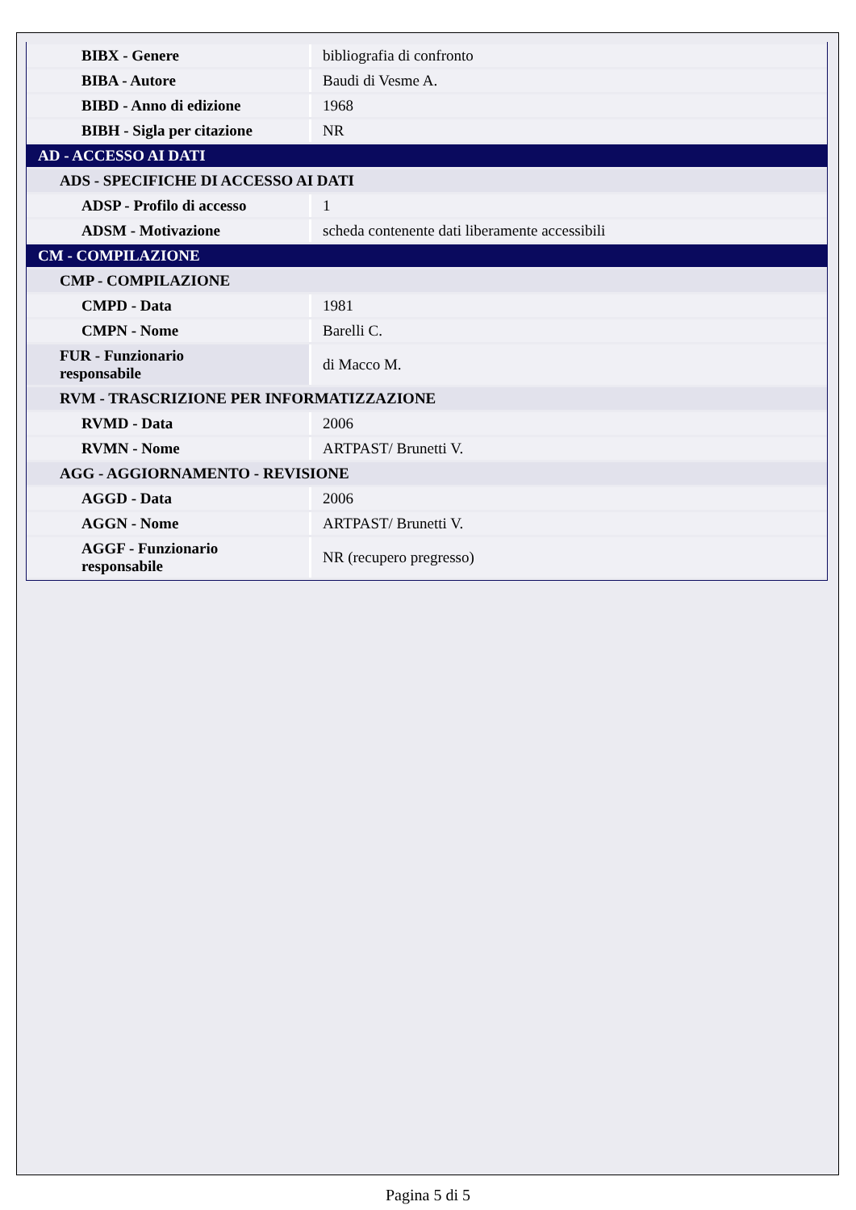| BIBX - Genere | bibliografia di confronto |
| BIBA - Autore | Baudi di Vesme A. |
| BIBD - Anno di edizione | 1968 |
| BIBH - Sigla per citazione | NR |
| AD - ACCESSO AI DATI | |
| ADS - SPECIFICHE DI ACCESSO AI DATI | |
| ADSP - Profilo di accesso | 1 |
| ADSM - Motivazione | scheda contenente dati liberamente accessibili |
| CM - COMPILAZIONE | |
| CMP - COMPILAZIONE | |
| CMPD - Data | 1981 |
| CMPN - Nome | Barelli C. |
| FUR - Funzionario responsabile | di Macco M. |
| RVM - TRASCRIZIONE PER INFORMATIZZAZIONE | |
| RVMD - Data | 2006 |
| RVMN - Nome | ARTPAST/ Brunetti V. |
| AGG - AGGIORNAMENTO - REVISIONE | |
| AGGD - Data | 2006 |
| AGGN - Nome | ARTPAST/ Brunetti V. |
| AGGF - Funzionario responsabile | NR (recupero pregresso) |
Pagina 5 di 5